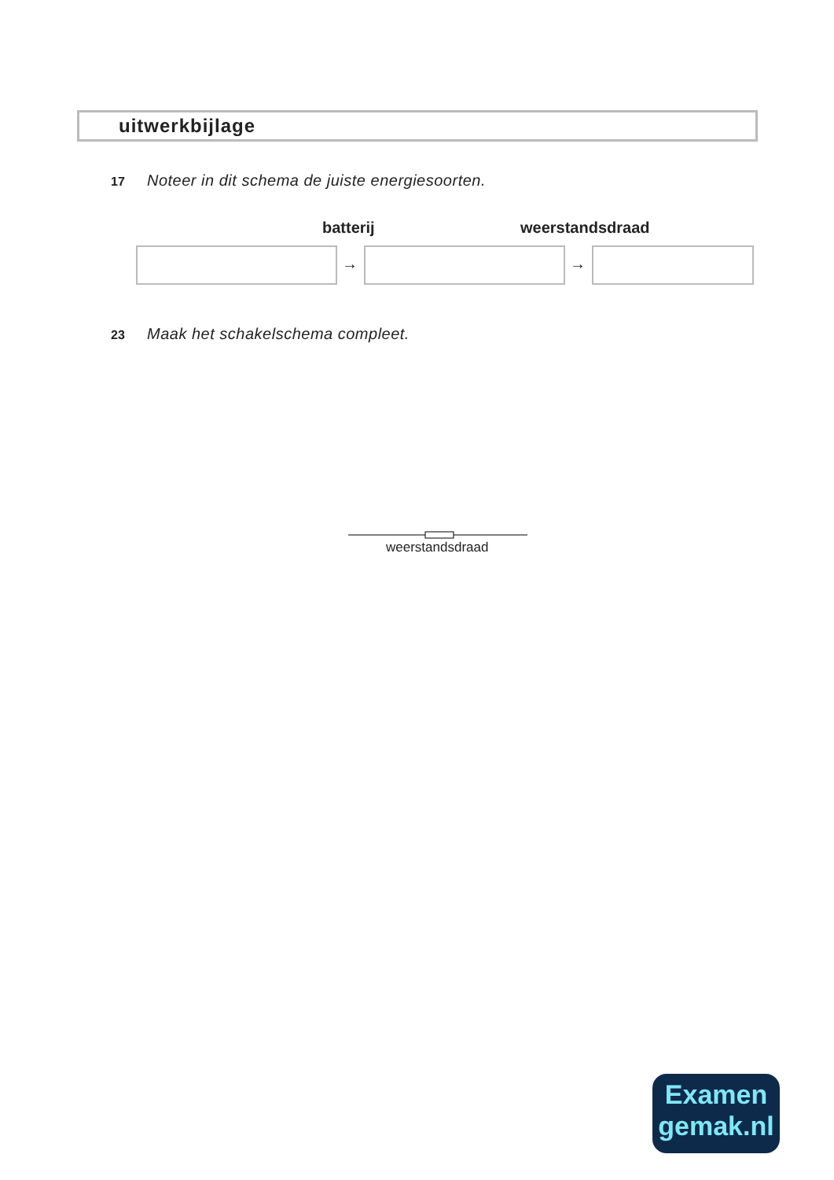uitwerkbijlage
17 Noteer in dit schema de juiste energiesoorten.
batterij weerstandsdraad
→ →
23 Maak het schakelschema compleet.
weerstandsdraad
Examen
gemak.nl